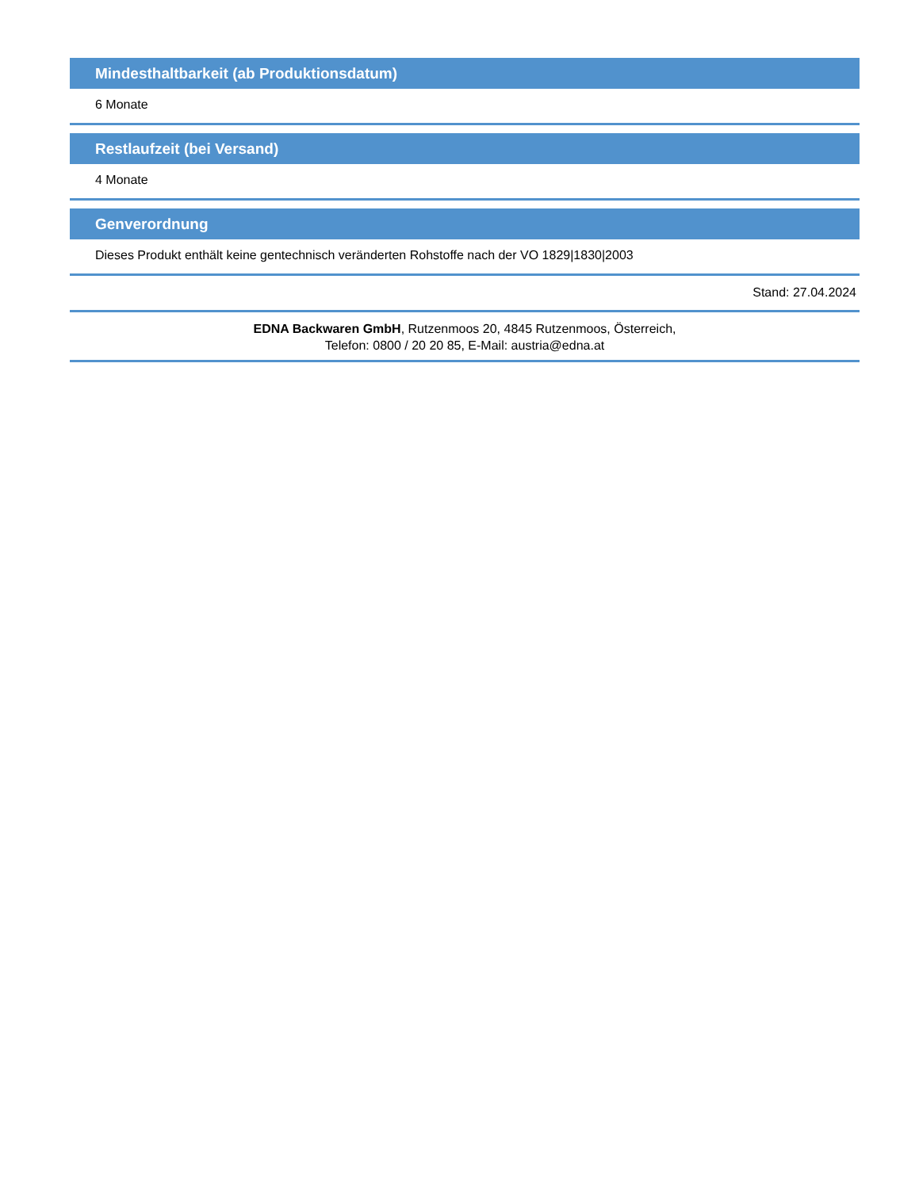Mindesthaltbarkeit (ab Produktionsdatum)
6 Monate
Restlaufzeit (bei Versand)
4 Monate
Genverordnung
Dieses Produkt enthält keine gentechnisch veränderten Rohstoffe nach der VO 1829|1830|2003
Stand: 27.04.2024
EDNA Backwaren GmbH, Rutzenmoos 20, 4845 Rutzenmoos, Österreich,
Telefon: 0800 / 20 20 85, E-Mail: austria@edna.at